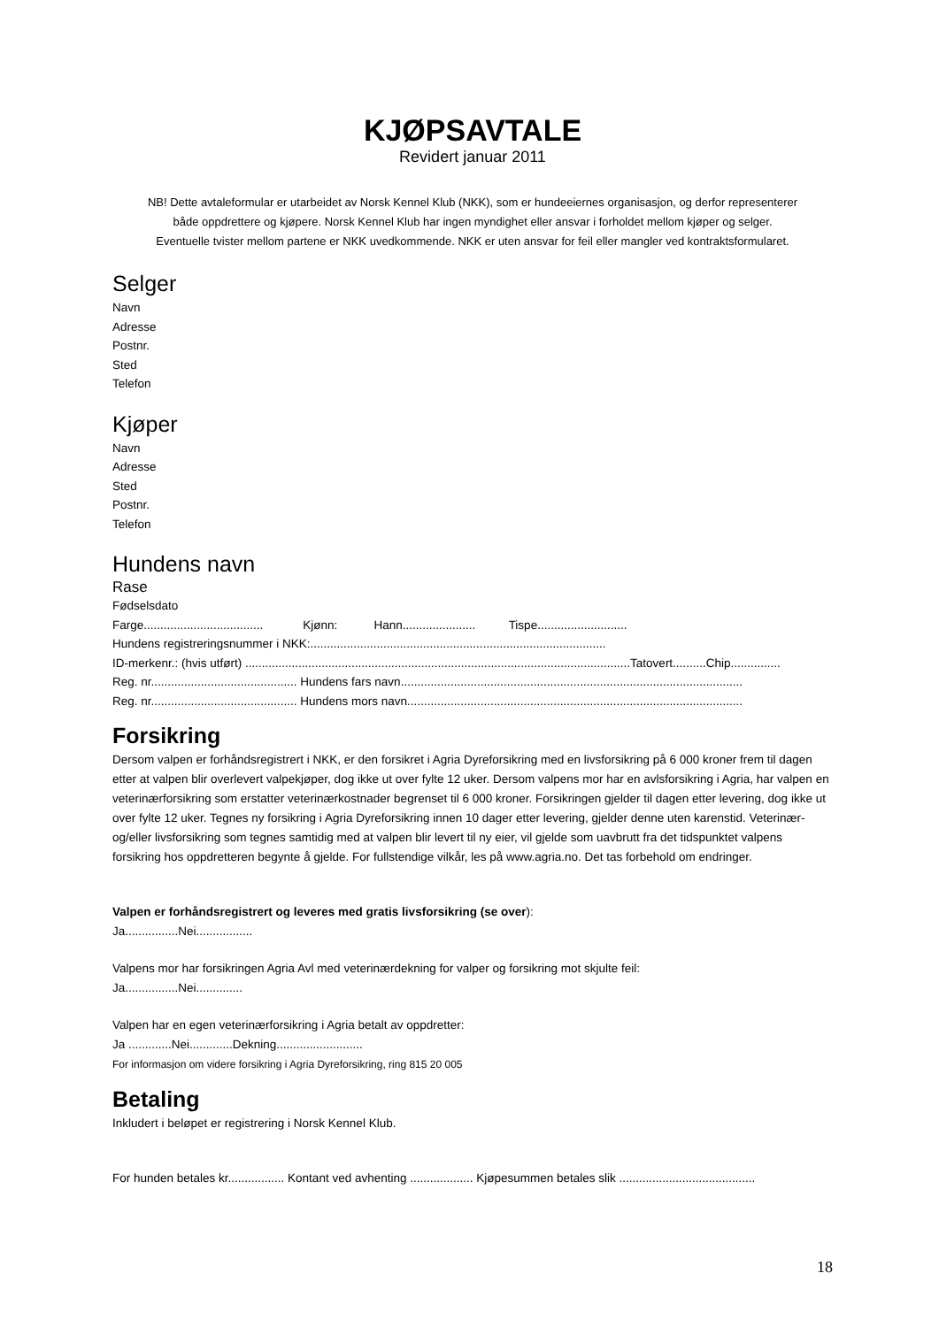KJØPSAVTALE
Revidert januar 2011
NB! Dette avtaleformular er utarbeidet av Norsk Kennel Klub (NKK), som er hundeeiernes organisasjon, og derfor representerer
både oppdrettere og kjøpere. Norsk Kennel Klub har ingen myndighet eller ansvar i forholdet mellom kjøper og selger.
Eventuelle tvister mellom partene er NKK uvedkommende. NKK er uten ansvar for feil eller mangler ved kontraktsformularet.
Selger
Navn
Adresse
Postnr.
Sted
Telefon
Kjøper
Navn
Adresse
Sted
Postnr.
Telefon
Hundens navn
Rase
Fødselsdato
Farge.................................... Kjønn: Hann...................... Tispe...........................
Hundens registreringsnummer i NKK:.........................................................................................
ID-merkenr.: (hvis utført) ....................................................................................................................Tatovert..........Chip...............
Reg. nr............................................ Hundens fars navn.......................................................................................................
Reg. nr............................................ Hundens mors navn.....................................................................................................
Forsikring
Dersom valpen er forhåndsregistrert i NKK, er den forsikret i Agria Dyreforsikring med en livsforsikring på 6 000 kroner frem til dagen etter at valpen blir overlevert valpekjøper, dog ikke ut over fylte 12 uker. Dersom valpens mor har en avlsforsikring i Agria, har valpen en veterinærforsikring som erstatter veterinærkostnader begrenset til 6 000 kroner. Forsikringen gjelder til dagen etter levering, dog ikke ut over fylte 12 uker. Tegnes ny forsikring i Agria Dyreforsikring innen 10 dager etter levering, gjelder denne uten karenstid. Veterinær- og/eller livsforsikring som tegnes samtidig med at valpen blir levert til ny eier, vil gjelde som uavbrutt fra det tidspunktet valpens forsikring hos oppdretteren begynte å gjelde. For fullstendige vilkår, les på www.agria.no. Det tas forbehold om endringer.
Valpen er forhåndsregistrert og leveres med gratis livsforsikring (se over):
Ja................Nei.................
Valpens mor har forsikringen Agria Avl med veterinærdekning for valper og forsikring mot skjulte feil:
Ja................Nei..............
Valpen har en egen veterinærforsikring i Agria betalt av oppdretter:
Ja .............Nei.............Dekning..........................
For informasjon om videre forsikring i Agria Dyreforsikring, ring 815 20 005
Betaling
Inkludert i beløpet er registrering i Norsk Kennel Klub.
For hunden betales kr................. Kontant ved avhenting ................... Kjøpesummen betales slik .........................................
18